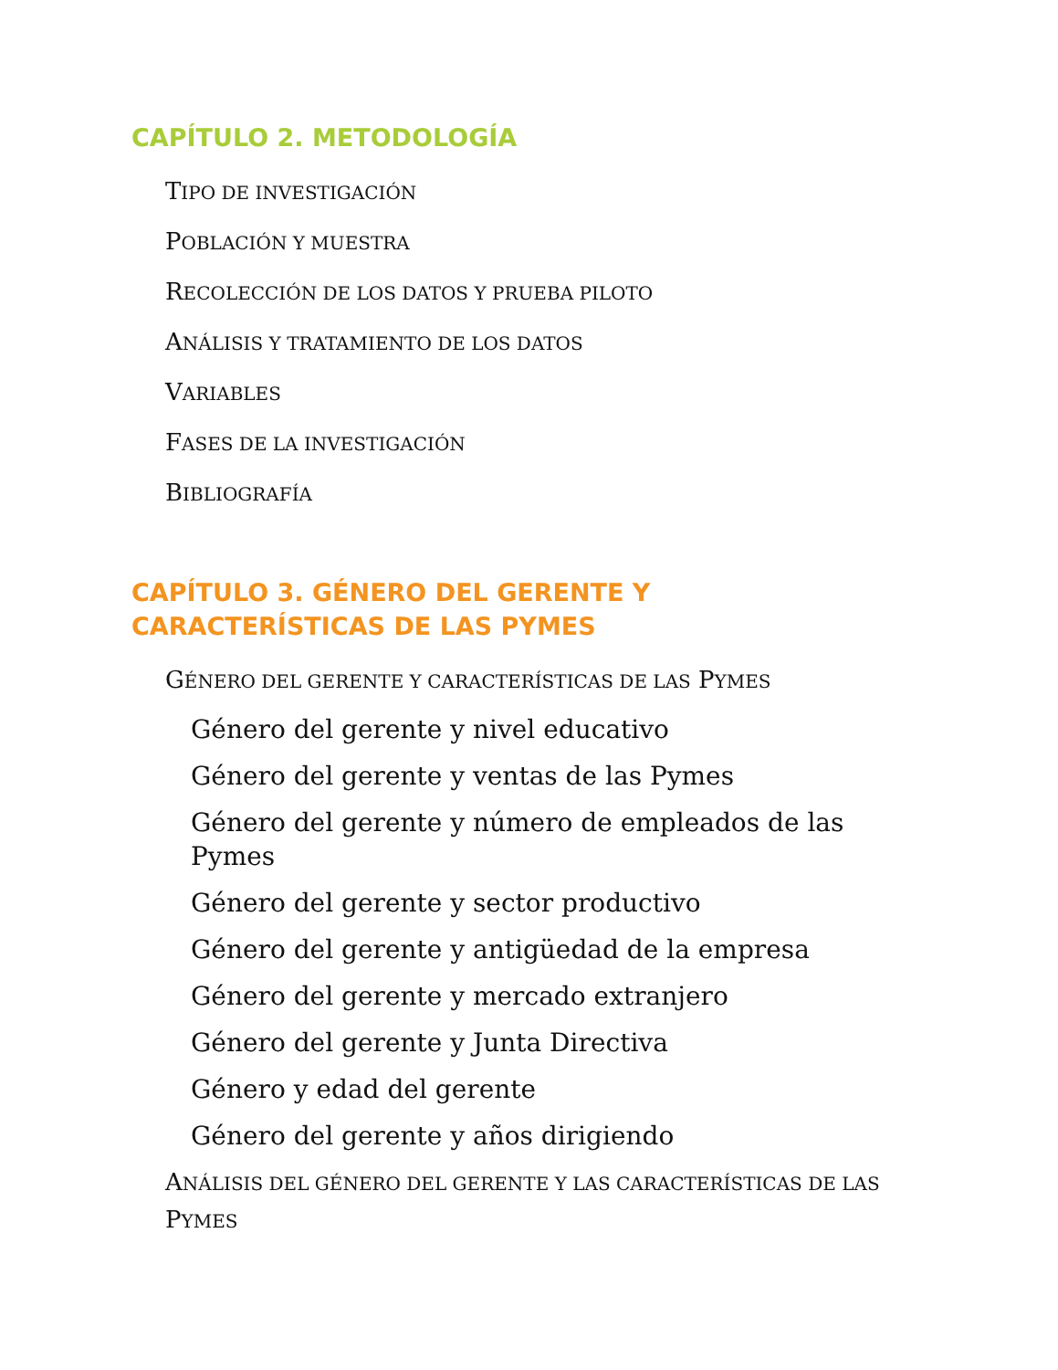CAPÍTULO 2. METODOLOGÍA
TIPO DE INVESTIGACIÓN
POBLACIÓN Y MUESTRA
RECOLECCIÓN DE LOS DATOS Y PRUEBA PILOTO
ANÁLISIS Y TRATAMIENTO DE LOS DATOS
VARIABLES
FASES DE LA INVESTIGACIÓN
BIBLIOGRAFÍA
CAPÍTULO 3. GÉNERO DEL GERENTE Y
CARACTERÍSTICAS DE LAS PYMES
GÉNERO DEL GERENTE Y CARACTERÍSTICAS DE LAS PYMES
Género del gerente y nivel educativo
Género del gerente y ventas de las Pymes
Género del gerente y número de empleados de las Pymes
Género del gerente y sector productivo
Género del gerente y antigüedad de la empresa
Género del gerente y mercado extranjero
Género del gerente y Junta Directiva
Género y edad del gerente
Género del gerente y años dirigiendo
ANÁLISIS DEL GÉNERO DEL GERENTE Y LAS CARACTERÍSTICAS DE LAS PYMES